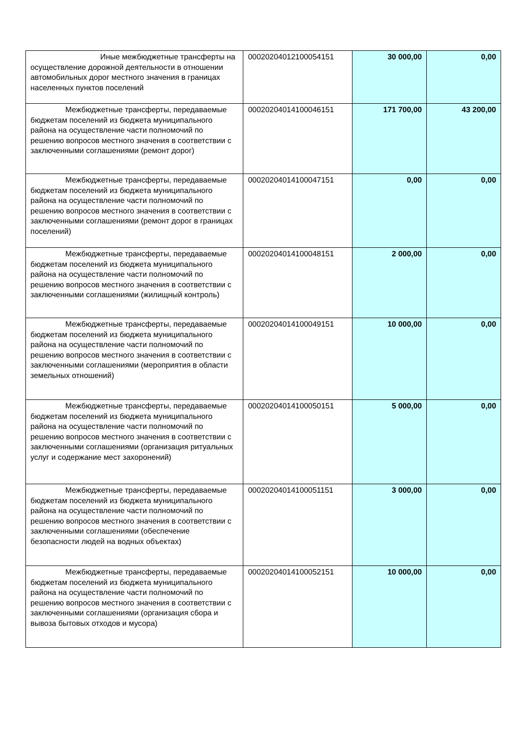| Иные межбюджетные трансферты на осуществление дорожной деятельности в отношении автомобильных дорог местного значения в границах населенных пунктов поселений | 00020204012100054151 | 30 000,00 | 0,00 |
| Межбюджетные трансферты, передаваемые бюджетам поселений из бюджета муниципального района на осуществление части полномочий по решению вопросов местного значения в соответствии с заключенными соглашениями (ремонт дорог) | 00020204014100046151 | 171 700,00 | 43 200,00 |
| Межбюджетные трансферты, передаваемые бюджетам поселений из бюджета муниципального района на осуществление части полномочий по решению вопросов местного значения в соответствии с заключенными соглашениями (ремонт дорог в границах поселений) | 00020204014100047151 | 0,00 | 0,00 |
| Межбюджетные трансферты, передаваемые бюджетам поселений из бюджета муниципального района на осуществление части полномочий по решению вопросов местного значения в соответствии с заключенными соглашениями (жилищный контроль) | 00020204014100048151 | 2 000,00 | 0,00 |
| Межбюджетные трансферты, передаваемые бюджетам поселений из бюджета муниципального района на осуществление части полномочий по решению вопросов местного значения в соответствии с заключенными соглашениями (мероприятия в области земельных отношений) | 00020204014100049151 | 10 000,00 | 0,00 |
| Межбюджетные трансферты, передаваемые бюджетам поселений из бюджета муниципального района на осуществление части полномочий по решению вопросов местного значения в соответствии с заключенными соглашениями (организация ритуальных услуг и содержание мест захоронений) | 00020204014100050151 | 5 000,00 | 0,00 |
| Межбюджетные трансферты, передаваемые бюджетам поселений из бюджета муниципального района на осуществление части полномочий по решению вопросов местного значения в соответствии с заключенными соглашениями (обеспечение безопасности людей на водных объектах) | 00020204014100051151 | 3 000,00 | 0,00 |
| Межбюджетные трансферты, передаваемые бюджетам поселений из бюджета муниципального района на осуществление части полномочий по решению вопросов местного значения в соответствии с заключенными соглашениями (организация сбора и вывоза бытовых отходов и мусора) | 00020204014100052151 | 10 000,00 | 0,00 |